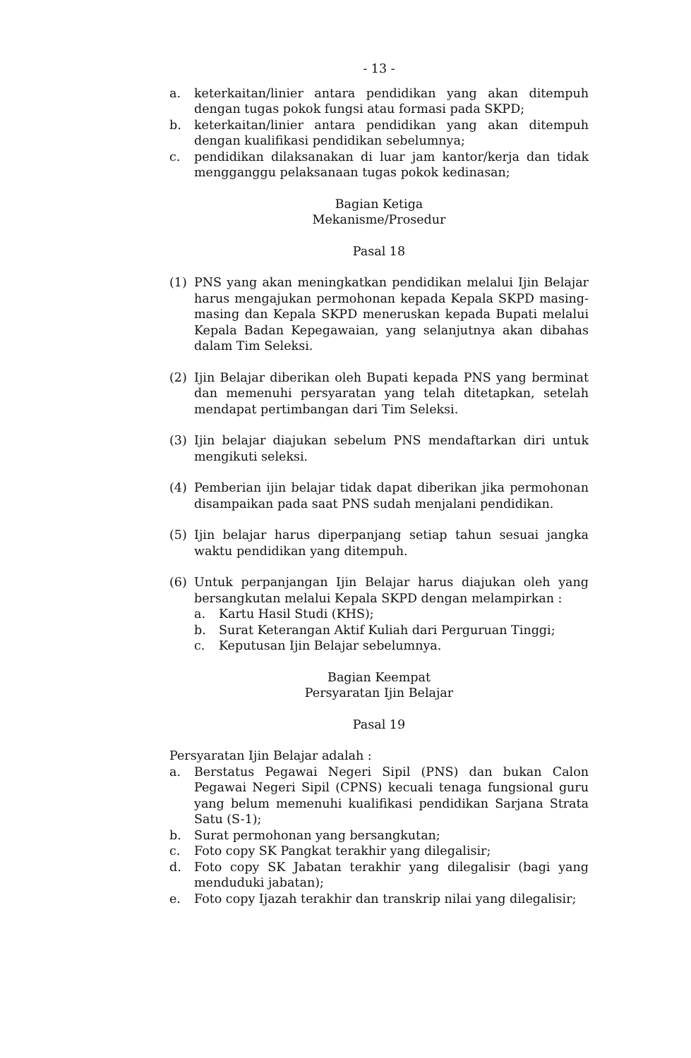- 13 -
a. keterkaitan/linier antara pendidikan yang akan ditempuh dengan tugas pokok fungsi atau formasi pada SKPD;
b. keterkaitan/linier antara pendidikan yang akan ditempuh dengan kualifikasi pendidikan sebelumnya;
c. pendidikan dilaksanakan di luar jam kantor/kerja dan tidak mengganggu pelaksanaan tugas pokok kedinasan;
Bagian Ketiga
Mekanisme/Prosedur
Pasal 18
(1) PNS yang akan meningkatkan pendidikan melalui Ijin Belajar harus mengajukan permohonan kepada Kepala SKPD masing-masing dan Kepala SKPD meneruskan kepada Bupati melalui Kepala Badan Kepegawaian, yang selanjutnya akan dibahas dalam Tim Seleksi.
(2) Ijin Belajar diberikan oleh Bupati kepada PNS yang berminat dan memenuhi persyaratan yang telah ditetapkan, setelah mendapat pertimbangan dari Tim Seleksi.
(3) Ijin belajar diajukan sebelum PNS mendaftarkan diri untuk mengikuti seleksi.
(4) Pemberian ijin belajar tidak dapat diberikan jika permohonan disampaikan pada saat PNS sudah menjalani pendidikan.
(5) Ijin belajar harus diperpanjang setiap tahun sesuai jangka waktu pendidikan yang ditempuh.
(6) Untuk perpanjangan Ijin Belajar harus diajukan oleh yang bersangkutan melalui Kepala SKPD dengan melampirkan :
a. Kartu Hasil Studi (KHS);
b. Surat Keterangan Aktif Kuliah dari Perguruan Tinggi;
c. Keputusan Ijin Belajar sebelumnya.
Bagian Keempat
Persyaratan Ijin Belajar
Pasal 19
Persyaratan Ijin Belajar adalah :
a. Berstatus Pegawai Negeri Sipil (PNS) dan bukan Calon Pegawai Negeri Sipil (CPNS) kecuali tenaga fungsional guru yang belum memenuhi kualifikasi pendidikan Sarjana Strata Satu (S-1);
b. Surat permohonan yang bersangkutan;
c. Foto copy SK Pangkat terakhir yang dilegalisir;
d. Foto copy SK Jabatan terakhir yang dilegalisir (bagi yang menduduki jabatan);
e. Foto copy Ijazah terakhir dan transkrip nilai yang dilegalisir;